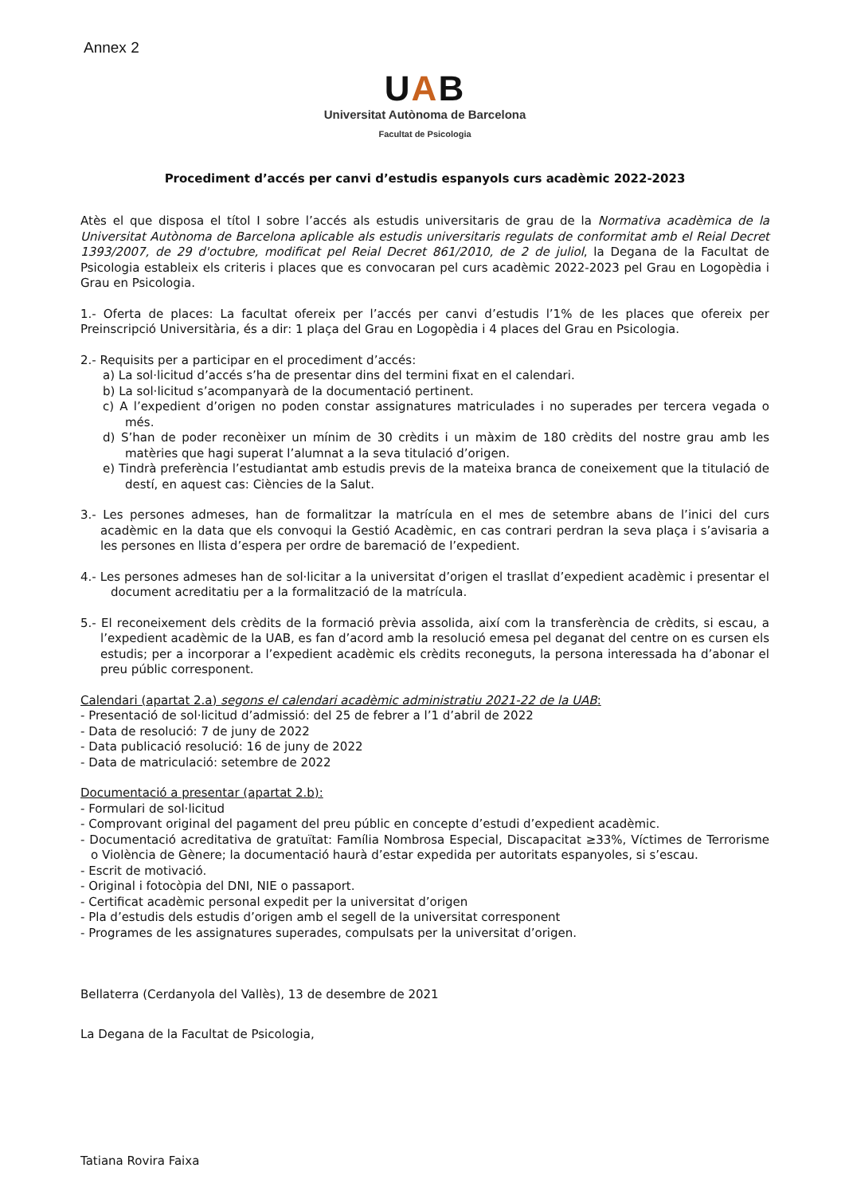Annex 2
UAB
Universitat Autònoma de Barcelona
Facultat de Psicologia
Procediment d’accés per canvi d’estudis espanyols curs acadèmic 2022-2023
Atès el que disposa el títol I sobre l’accés als estudis universitaris de grau de la Normativa acadèmica de la Universitat Autònoma de Barcelona aplicable als estudis universitaris regulats de conformitat amb el Reial Decret 1393/2007, de 29 d'octubre, modificat pel Reial Decret 861/2010, de 2 de juliol, la Degana de la Facultat de Psicologia estableix els criteris i places que es convocaran pel curs acadèmic 2022-2023 pel Grau en Logopèdia i Grau en Psicologia.
1.- Oferta de places: La facultat ofereix per l’accés per canvi d’estudis l’1% de les places que ofereix per Preinscripció Universitària, és a dir: 1 plaça del Grau en Logopèdia i 4 places del Grau en Psicologia.
2.- Requisits per a participar en el procediment d’accés:
a) La sol·licitud d’accés s’ha de presentar dins del termini fixat en el calendari.
b) La sol·licitud s’acompanyarà de la documentació pertinent.
c) A l’expedient d’origen no poden constar assignatures matriculades i no superades per tercera vegada o més.
d) S’han de poder reconèixer un mínim de 30 crèdits i un màxim de 180 crèdits del nostre grau amb les matèries que hagi superat l’alumnat a la seva titulació d’origen.
e) Tindrà preferència l’estudiantat amb estudis previs de la mateixa branca de coneixement que la titulació de destí, en aquest cas: Ciències de la Salut.
3.- Les persones admeses, han de formalitzar la matrícula en el mes de setembre abans de l’inici del curs acadèmic en la data que els convoqui la Gestió Acadèmic, en cas contrari perdran la seva plaça i s’avisaria a les persones en llista d’espera per ordre de baremació de l’expedient.
4.- Les persones admeses han de sol·licitar a la universitat d’origen el trasllat d’expedient acadèmic i presentar el document acreditatiu per a la formalització de la matrícula.
5.- El reconeixement dels crèdits de la formació prèvia assolida, així com la transferència de crèdits, si escau, a l’expedient acadèmic de la UAB, es fan d’acord amb la resolució emesa pel deganat del centre on es cursen els estudis; per a incorporar a l’expedient acadèmic els crèdits reconeguts, la persona interessada ha d’abonar el preu públic corresponent.
Calendari (apartat 2.a) segons el calendari acadèmic administratiu 2021-22 de la UAB:
- Presentació de sol·licitud d’admissió: del 25 de febrer a l’1 d’abril de 2022
- Data de resolució: 7 de juny de 2022
- Data publicació resolució: 16 de juny de 2022
- Data de matriculació: setembre de 2022
Documentació a presentar (apartat 2.b):
- Formulari de sol·licitud
- Comprovant original del pagament del preu públic en concepte d’estudi d’expedient acadèmic.
- Documentació acreditativa de gratuïtat: Família Nombrosa Especial, Discapacitat ≥33%, Víctimes de Terrorisme o Violència de Gènere; la documentació haurà d’estar expedida per autoritats espanyoles, si s’escau.
- Escrit de motivació.
- Original i fotocòpia del DNI, NIE o passaport.
- Certificat acadèmic personal expedit per la universitat d’origen
- Pla d’estudis dels estudis d’origen amb el segell de la universitat corresponent
- Programes de les assignatures superades, compulsats per la universitat d’origen.
Bellaterra (Cerdanyola del Vallès), 13 de desembre de 2021
La Degana de la Facultat de Psicologia,
Tatiana Rovira Faixa